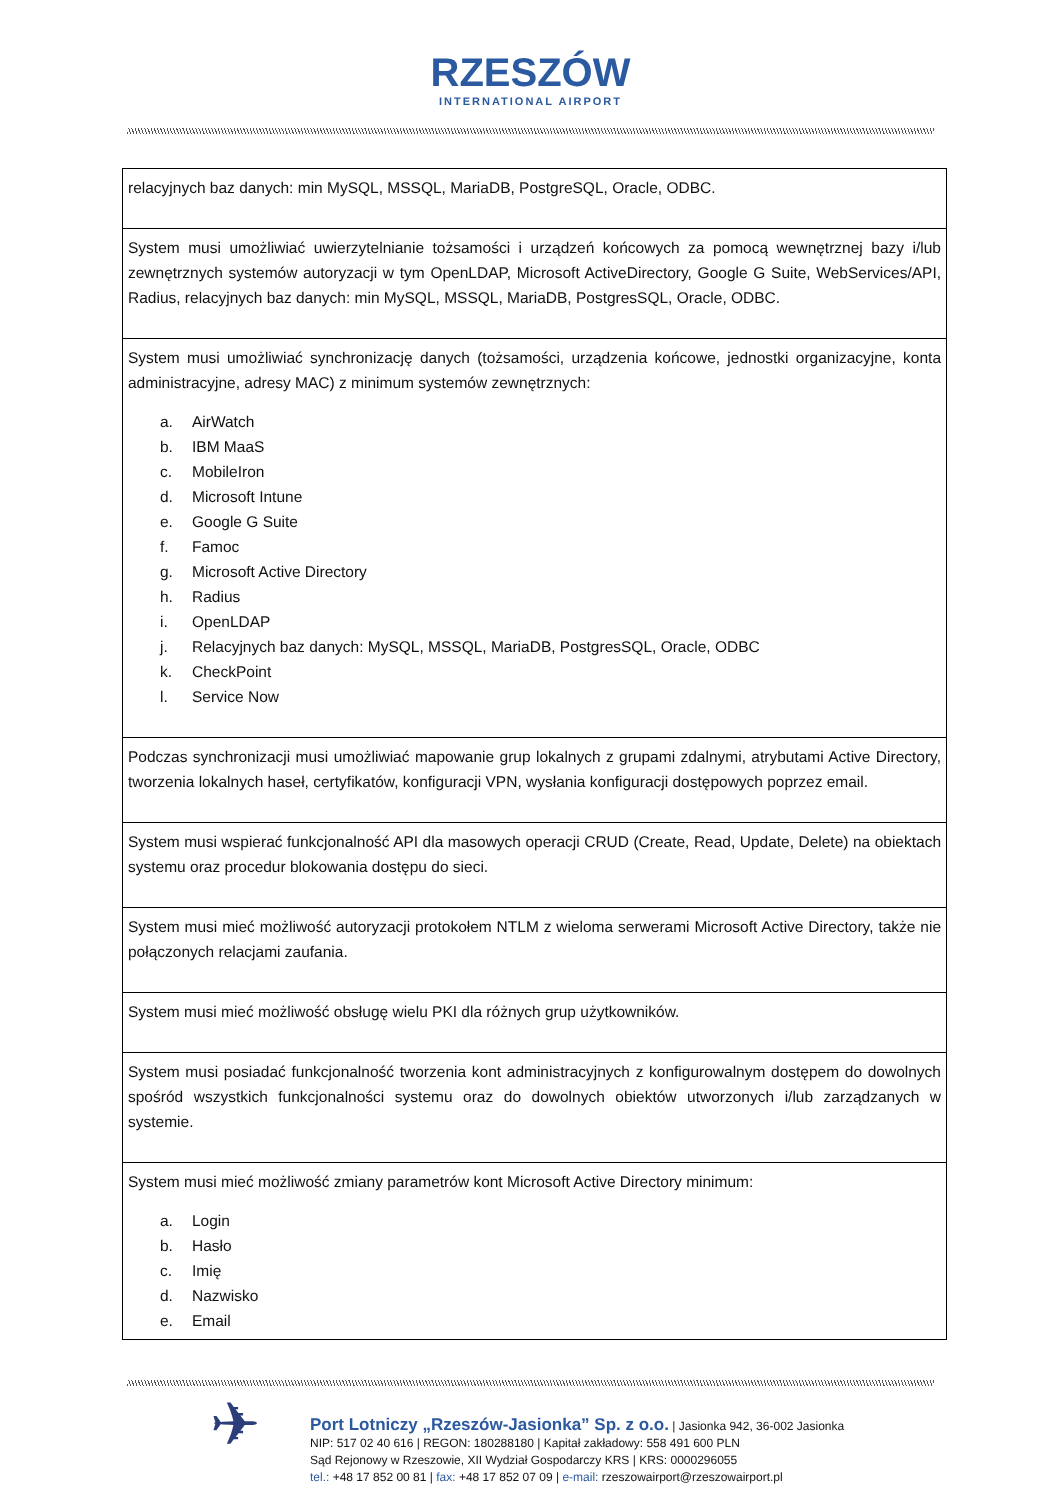RZESZÓW INTERNATIONAL AIRPORT
| relacyjnych baz danych: min MySQL, MSSQL, MariaDB, PostgreSQL, Oracle, ODBC. |
| System musi umożliwiać uwierzytelnianie tożsamości i urządzeń końcowych za pomocą wewnętrznej bazy i/lub zewnętrznych systemów autoryzacji w tym OpenLDAP, Microsoft ActiveDirectory, Google G Suite, WebServices/API, Radius, relacyjnych baz danych: min MySQL, MSSQL, MariaDB, PostgresSQL, Oracle, ODBC. |
| System musi umożliwiać synchronizację danych (tożsamości, urządzenia końcowe, jednostki organizacyjne, konta administracyjne, adresy MAC) z minimum systemów zewnętrznych: a. AirWatch b. IBM MaaS c. MobileIron d. Microsoft Intune e. Google G Suite f. Famoc g. Microsoft Active Directory h. Radius i. OpenLDAP j. Relacyjnych baz danych: MySQL, MSSQL, MariaDB, PostgresSQL, Oracle, ODBC k. CheckPoint l. Service Now |
| Podczas synchronizacji musi umożliwiać mapowanie grup lokalnych z grupami zdalnymi, atrybutami Active Directory, tworzenia lokalnych haseł, certyfikatów, konfiguracji VPN, wysłania konfiguracji dostępowych poprzez email. |
| System musi wspierać funkcjonalność API dla masowych operacji CRUD (Create, Read, Update, Delete) na obiektach systemu oraz procedur blokowania dostępu do sieci. |
| System musi mieć możliwość autoryzacji protokołem NTLM z wieloma serwerami Microsoft Active Directory, także nie połączonych relacjami zaufania. |
| System musi mieć możliwość obsługę wielu PKI dla różnych grup użytkowników. |
| System musi posiadać funkcjonalność tworzenia kont administracyjnych z konfigurowalnym dostępem do dowolnych spośród wszystkich funkcjonalności systemu oraz do dowolnych obiektów utworzonych i/lub zarządzanych w systemie. |
| System musi mieć możliwość zmiany parametrów kont Microsoft Active Directory minimum: a. Login b. Hasło c. Imię d. Nazwisko e. Email |
✈
Port Lotniczy „Rzeszów-Jasionka” Sp. z o.o. | Jasionka 942, 36-002 Jasionka
NIP: 517 02 40 616 | REGON: 180288180 | Kapitał zakładowy: 558 491 600 PLN
Sąd Rejonowy w Rzeszowie, XII Wydział Gospodarczy KRS | KRS: 0000296055
tel.: +48 17 852 00 81 | fax: +48 17 852 07 09 | e-mail: rzeszowairport@rzeszowairport.pl